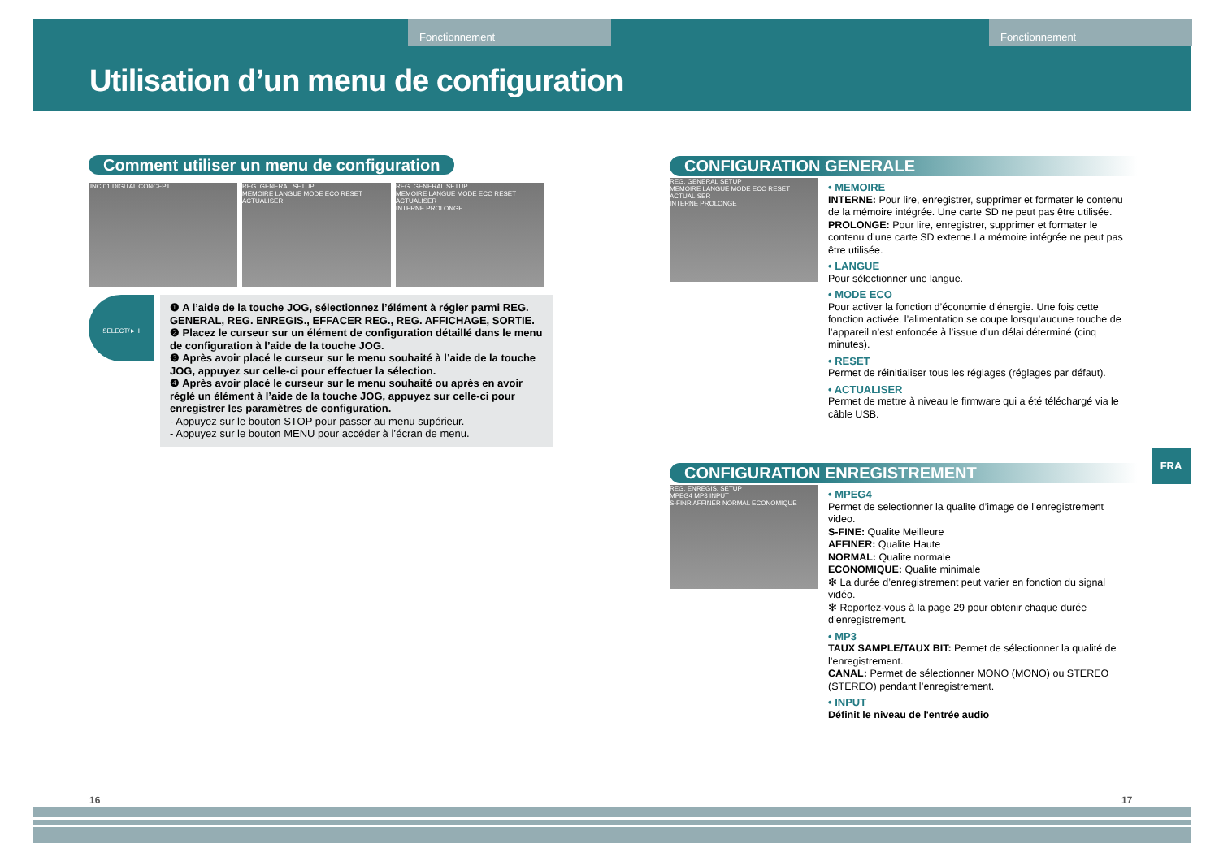Fonctionnement Fonctionnement
Utilisation d’un menu de configuration
Comment utiliser un menu de configuration
JNC 01 DIGITAL CONCEPT
REG. GENERAL SETUP
MEMOIRE LANGUE MODE ECO RESET ACTUALISER
REG. GENERAL SETUP
MEMOIRE LANGUE MODE ECO RESET ACTUALISER
INTERNE PROLONGE
SELECT/►II
❶ A l’aide de la touche JOG, sélectionnez l’élément à régler parmi REG. GENERAL, REG. ENREGIS., EFFACER REG., REG. AFFICHAGE, SORTIE.
❷ Placez le curseur sur un élément de configuration détaillé dans le menu de configuration à l’aide de la touche JOG.
❸ Après avoir placé le curseur sur le menu souhaité à l’aide de la touche JOG, appuyez sur celle-ci pour effectuer la sélection.
❹ Après avoir placé le curseur sur le menu souhaité ou après en avoir réglé un élément à l’aide de la touche JOG, appuyez sur celle-ci pour enregistrer les paramètres de configuration.
- Appuyez sur le bouton STOP pour passer au menu supérieur.
- Appuyez sur le bouton MENU pour accéder à l’écran de menu.
CONFIGURATION GENERALE
REG. GENERAL SETUP
MEMOIRE LANGUE MODE ECO RESET ACTUALISER
INTERNE PROLONGE
• MEMOIRE
INTERNE: Pour lire, enregistrer, supprimer et formater le contenu de la mémoire intégrée. Une carte SD ne peut pas être utilisée.
PROLONGE: Pour lire, enregistrer, supprimer et formater le contenu d’une carte SD externe.La mémoire intégrée ne peut pas être utilisée.
• LANGUE
Pour sélectionner une langue.
• MODE ECO
Pour activer la fonction d’économie d’énergie. Une fois cette fonction activée, l’alimentation se coupe lorsqu’aucune touche de l’appareil n’est enfoncée à l’issue d’un délai déterminé (cinq minutes).
• RESET
Permet de réinitialiser tous les réglages (réglages par défaut).
• ACTUALISER
Permet de mettre à niveau le firmware qui a été téléchargé via le câble USB.
CONFIGURATION ENREGISTREMENT
REG. ENREGIS. SETUP
MPEG4 MP3 INPUT
S-FINR AFFINER NORMAL ECONOMIQUE
• MPEG4
Permet de selectionner la qualite d’image de l’enregistrement video.
S-FINE: Qualite Meilleure
AFFINER: Qualite Haute
NORMAL: Qualite normale
ECONOMIQUE: Qualite minimale
✻ La durée d’enregistrement peut varier en fonction du signal vidéo.
✻ Reportez-vous à la page 29 pour obtenir chaque durée d’enregistrement.
• MP3
TAUX SAMPLE/TAUX BIT: Permet de sélectionner la qualité de l’enregistrement.
CANAL: Permet de sélectionner MONO (MONO) ou STEREO (STEREO) pendant l’enregistrement.
• INPUT
Définit le niveau de l'entrée audio
FRA
16 17